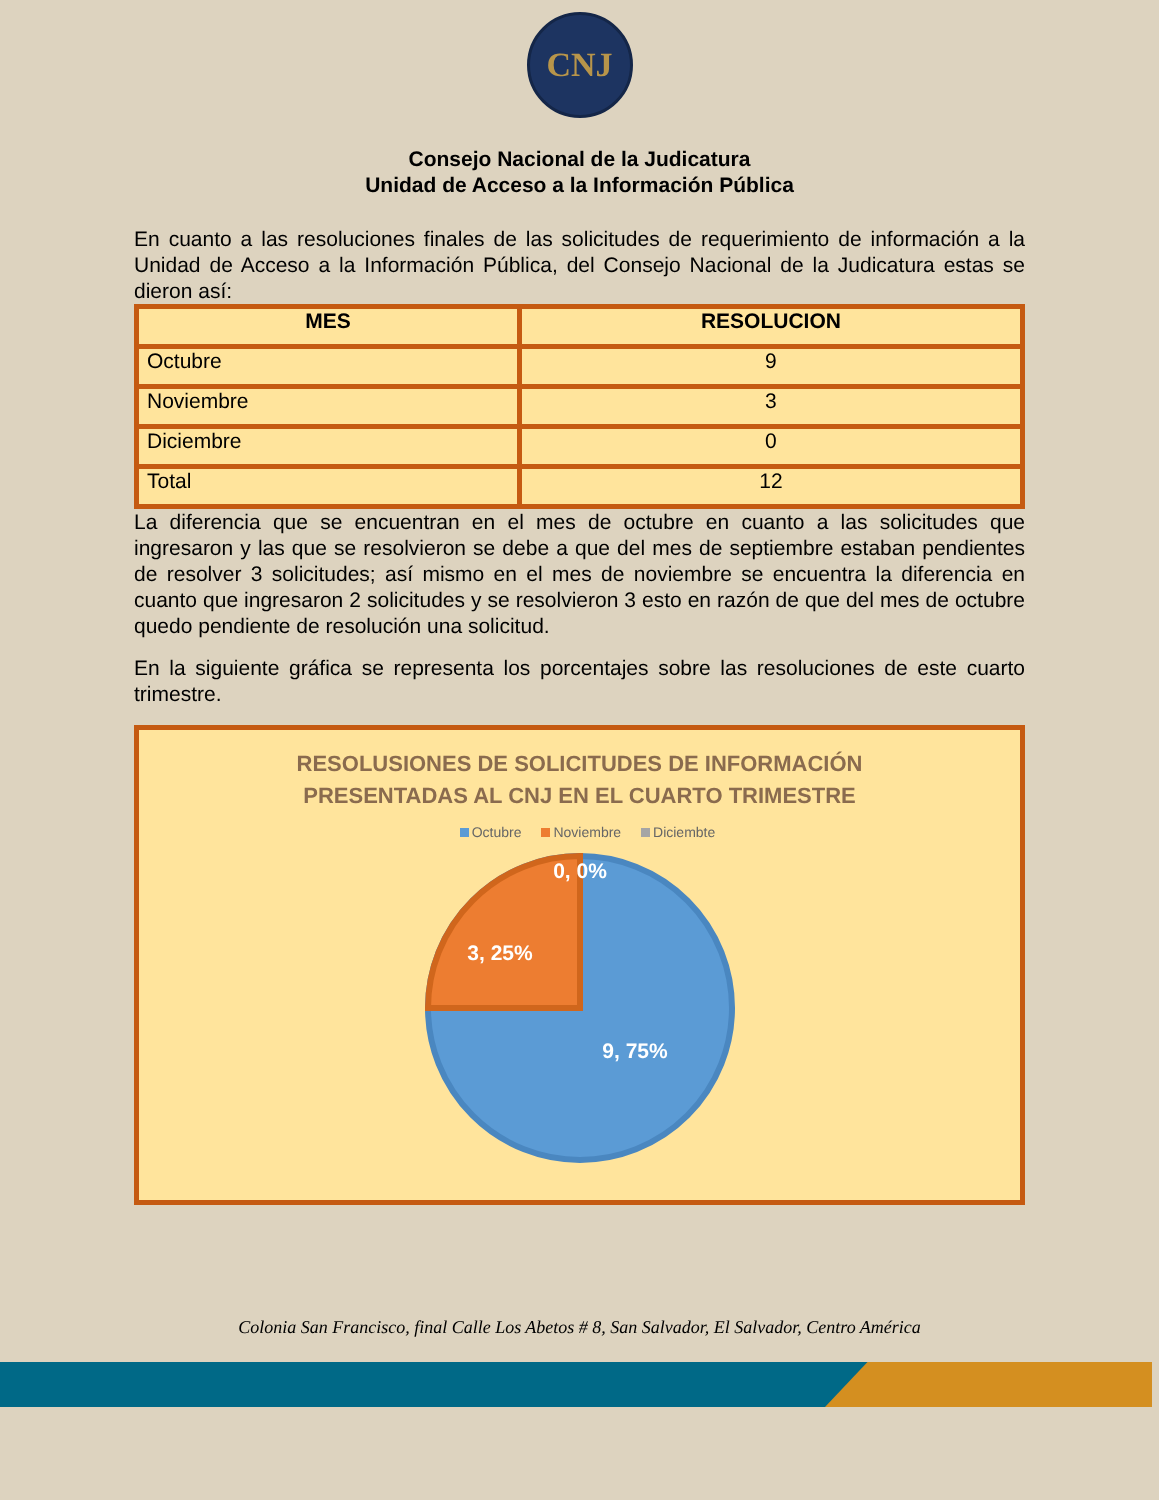CNJ
Consejo Nacional de la Judicatura
Unidad de Acceso a la Información Pública
En cuanto a las resoluciones finales de las solicitudes de requerimiento de información a la Unidad de Acceso a la Información Pública, del Consejo Nacional de la Judicatura estas se dieron así:
| MES | RESOLUCION |
| --- | --- |
| Octubre | 9 |
| Noviembre | 3 |
| Diciembre | 0 |
| Total | 12 |
La diferencia que se encuentran en el mes de octubre en cuanto a las solicitudes que ingresaron y las que se resolvieron se debe a que del mes de septiembre estaban pendientes de resolver 3 solicitudes; así mismo en el mes de noviembre se encuentra la diferencia en cuanto que ingresaron 2 solicitudes y se resolvieron 3 esto en razón de que del mes de octubre quedo pendiente de resolución una solicitud.
En la siguiente gráfica se representa los porcentajes sobre las resoluciones de este cuarto trimestre.
RESOLUSIONES DE SOLICITUDES DE INFORMACIÓN
PRESENTADAS AL CNJ EN EL CUARTO TRIMESTRE
Octubre Noviembre Diciembte
0, 0%
3, 25%
9, 75%
Colonia San Francisco, final Calle Los Abetos # 8, San Salvador, El Salvador, Centro América